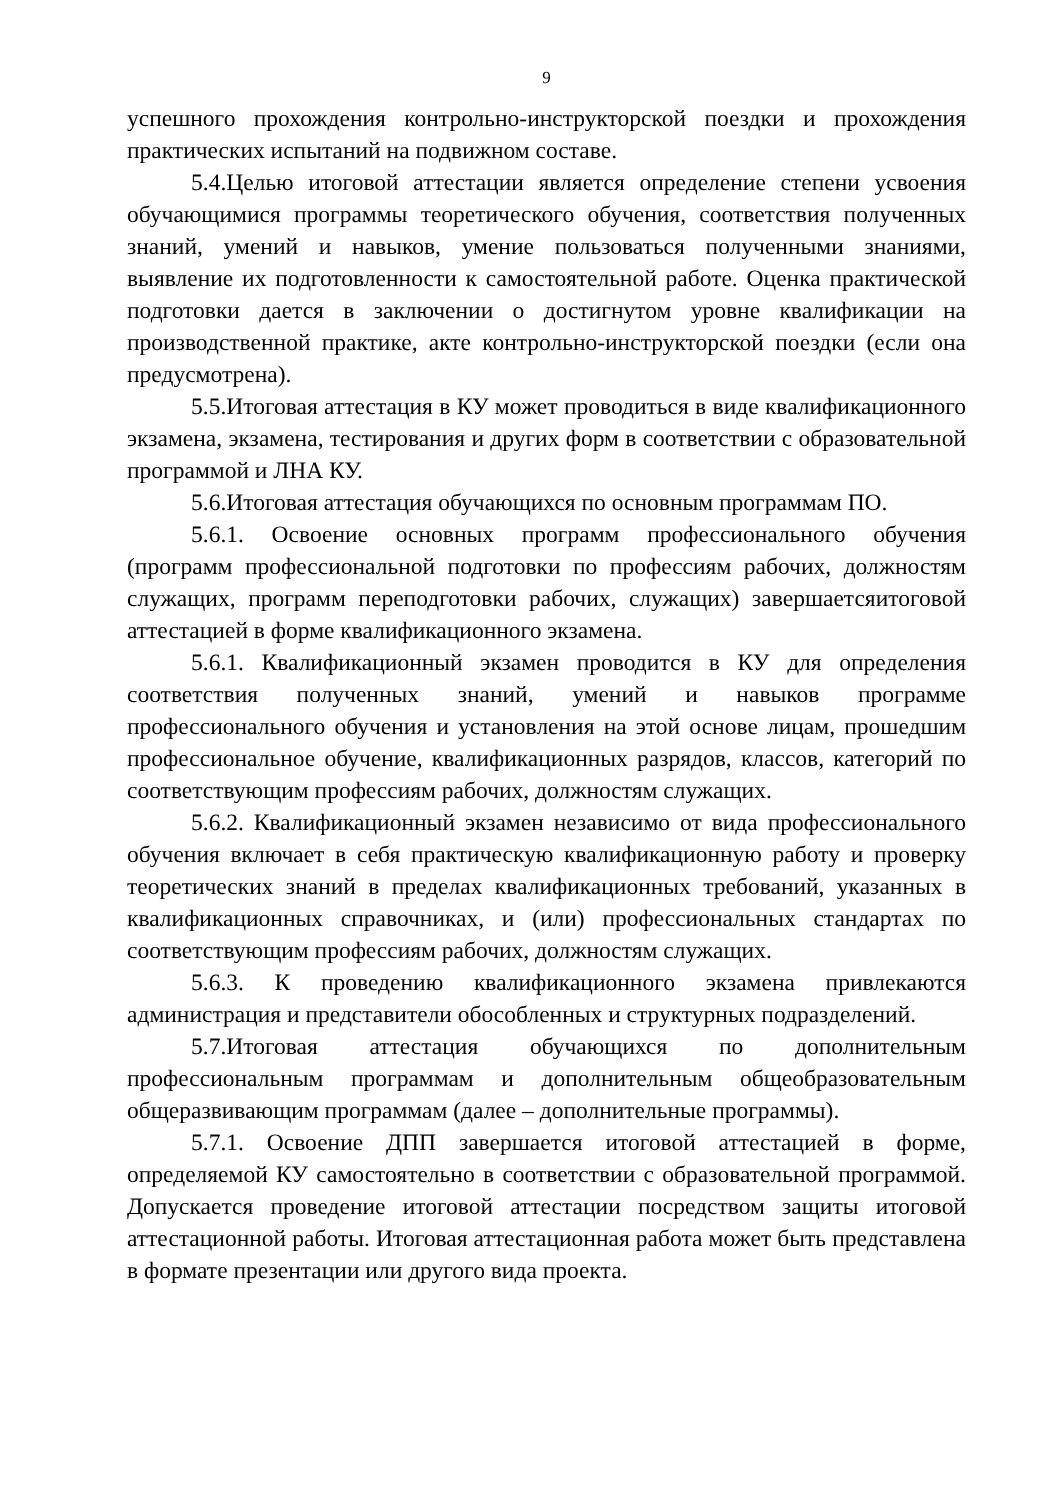9
успешного прохождения контрольно-инструкторской поездки и прохождения практических испытаний на подвижном составе.
5.4.Целью итоговой аттестации является определение степени усвоения обучающимися программы теоретического обучения, соответствия полученных знаний, умений и навыков, умение пользоваться полученными знаниями, выявление их подготовленности к самостоятельной работе. Оценка практической подготовки дается в заключении о достигнутом уровне квалификации на производственной практике, акте контрольно-инструкторской поездки (если она предусмотрена).
5.5.Итоговая аттестация в КУ может проводиться в виде квалификационного экзамена, экзамена, тестирования и других форм в соответствии с образовательной программой и ЛНА КУ.
5.6.Итоговая аттестация обучающихся по основным программам ПО.
5.6.1. Освоение основных программ профессионального обучения (программ профессиональной подготовки по профессиям рабочих, должностям служащих, программ переподготовки рабочих, служащих) завершаетсяитоговой аттестацией в форме квалификационного экзамена.
5.6.1. Квалификационный экзамен проводится в КУ для определения соответствия полученных знаний, умений и навыков программе профессионального обучения и установления на этой основе лицам, прошедшим профессиональное обучение, квалификационных разрядов, классов, категорий по соответствующим профессиям рабочих, должностям служащих.
5.6.2. Квалификационный экзамен независимо от вида профессионального обучения включает в себя практическую квалификационную работу и проверку теоретических знаний в пределах квалификационных требований, указанных в квалификационных справочниках, и (или) профессиональных стандартах по соответствующим профессиям рабочих, должностям служащих.
5.6.3. К проведению квалификационного экзамена привлекаются администрация и представители обособленных и структурных подразделений.
5.7.Итоговая аттестация обучающихся по дополнительным профессиональным программам и дополнительным общеобразовательным общеразвивающим программам (далее – дополнительные программы).
5.7.1. Освоение ДПП завершается итоговой аттестацией в форме, определяемой КУ самостоятельно в соответствии с образовательной программой. Допускается проведение итоговой аттестации посредством защиты итоговой аттестационной работы. Итоговая аттестационная работа может быть представлена в формате презентации или другого вида проекта.